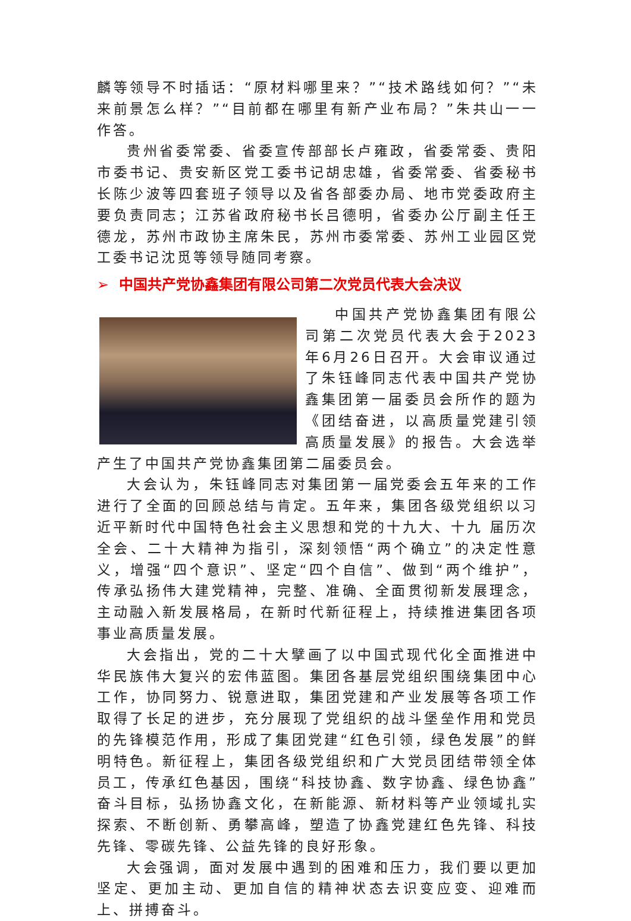麟等领导不时插话：“原材料哪里来？”“技术路线如何？”“未来前景怎么样？”“目前都在哪里有新产业布局？”朱共山一一作答。
贵州省委常委、省委宣传部部长卢雍政，省委常委、贵阳市委书记、贵安新区党工委书记胡忠雄，省委常委、省委秘书长陈少波等四套班子领导以及省各部委办局、地市党委政府主要负责同志；江苏省政府秘书长吕德明，省委办公厅副主任王德龙，苏州市政协主席朱民，苏州市委常委、苏州工业园区党工委书记沈觅等领导随同考察。
➢ 中国共产党协鑫集团有限公司第二次党员代表大会决议
中国共产党协鑫集团有限公司第二次党员代表大会于2023年6月26日召开。大会审议通过了朱钰峰同志代表中国共产党协鑫集团第一届委员会所作的题为《团结奋进，以高质量党建引领高质量发展》的报告。大会选举产生了中国共产党协鑫集团第二届委员会。
大会认为，朱钰峰同志对集团第一届党委会五年来的工作进行了全面的回顾总结与肯定。五年来，集团各级党组织以习近平新时代中国特色社会主义思想和党的十九大、十九 届历次全会、二十大精神为指引，深刻领悟“两个确立”的决定性意义，增强“四个意识”、坚定“四个自信”、做到“两个维护”，传承弘扬伟大建党精神，完整、准确、全面贯彻新发展理念，主动融入新发展格局，在新时代新征程上，持续推进集团各项事业高质量发展。
大会指出，党的二十大擘画了以中国式现代化全面推进中华民族伟大复兴的宏伟蓝图。集团各基层党组织围绕集团中心工作，协同努力、锐意进取，集团党建和产业发展等各项工作取得了长足的进步，充分展现了党组织的战斗堡垒作用和党员的先锋模范作用，形成了集团党建“红色引领，绿色发展”的鲜明特色。新征程上，集团各级党组织和广大党员团结带领全体员工，传承红色基因，围绕“科技协鑫、数字协鑫、绿色协鑫”奋斗目标，弘扬协鑫文化，在新能源、新材料等产业领域扎实探索、不断创新、勇攀高峰，塑造了协鑫党建红色先锋、科技先锋、零碳先锋、公益先锋的良好形象。
大会强调，面对发展中遇到的困难和压力，我们要以更加坚定、更加主动、更加自信的精神状态去识变应变、迎难而上、拼搏奋斗。